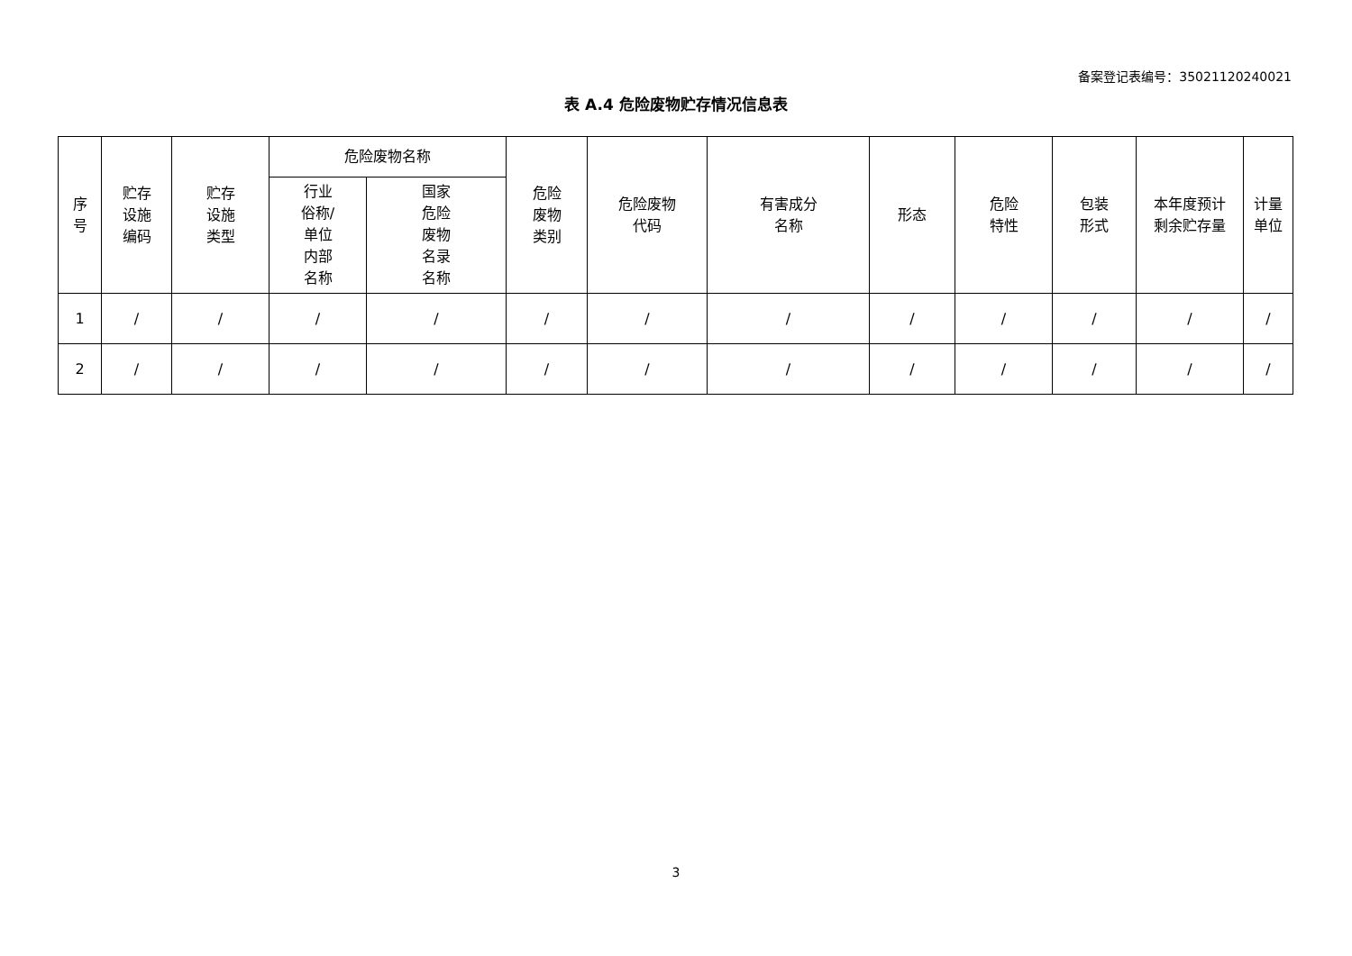备案登记表编号：35021120240021
表 A.4 危险废物贮存情况信息表
| 序 号 | 贮存 设施 编码 | 贮存 设施 类型 | 危险废物名称 | | 危险 废物 类别 | 危险废物 代码 | 有害成分 名称 | 形态 | 危险 特性 | 包装 形式 | 本年度预计 剩余贮存量 | 计量 单位 |
| --- | --- | --- | --- | --- | --- | --- | --- | --- | --- | --- | --- | --- |
| | | | 行业 俗称/ 单位 内部 名称 | 国家 危险 废物 名录 名称 | | | | | | | | |
| 1 | / | / | / | / | / | / | / | / | / | / | / | / |
| 2 | / | / | / | / | / | / | / | / | / | / | / | / |
3